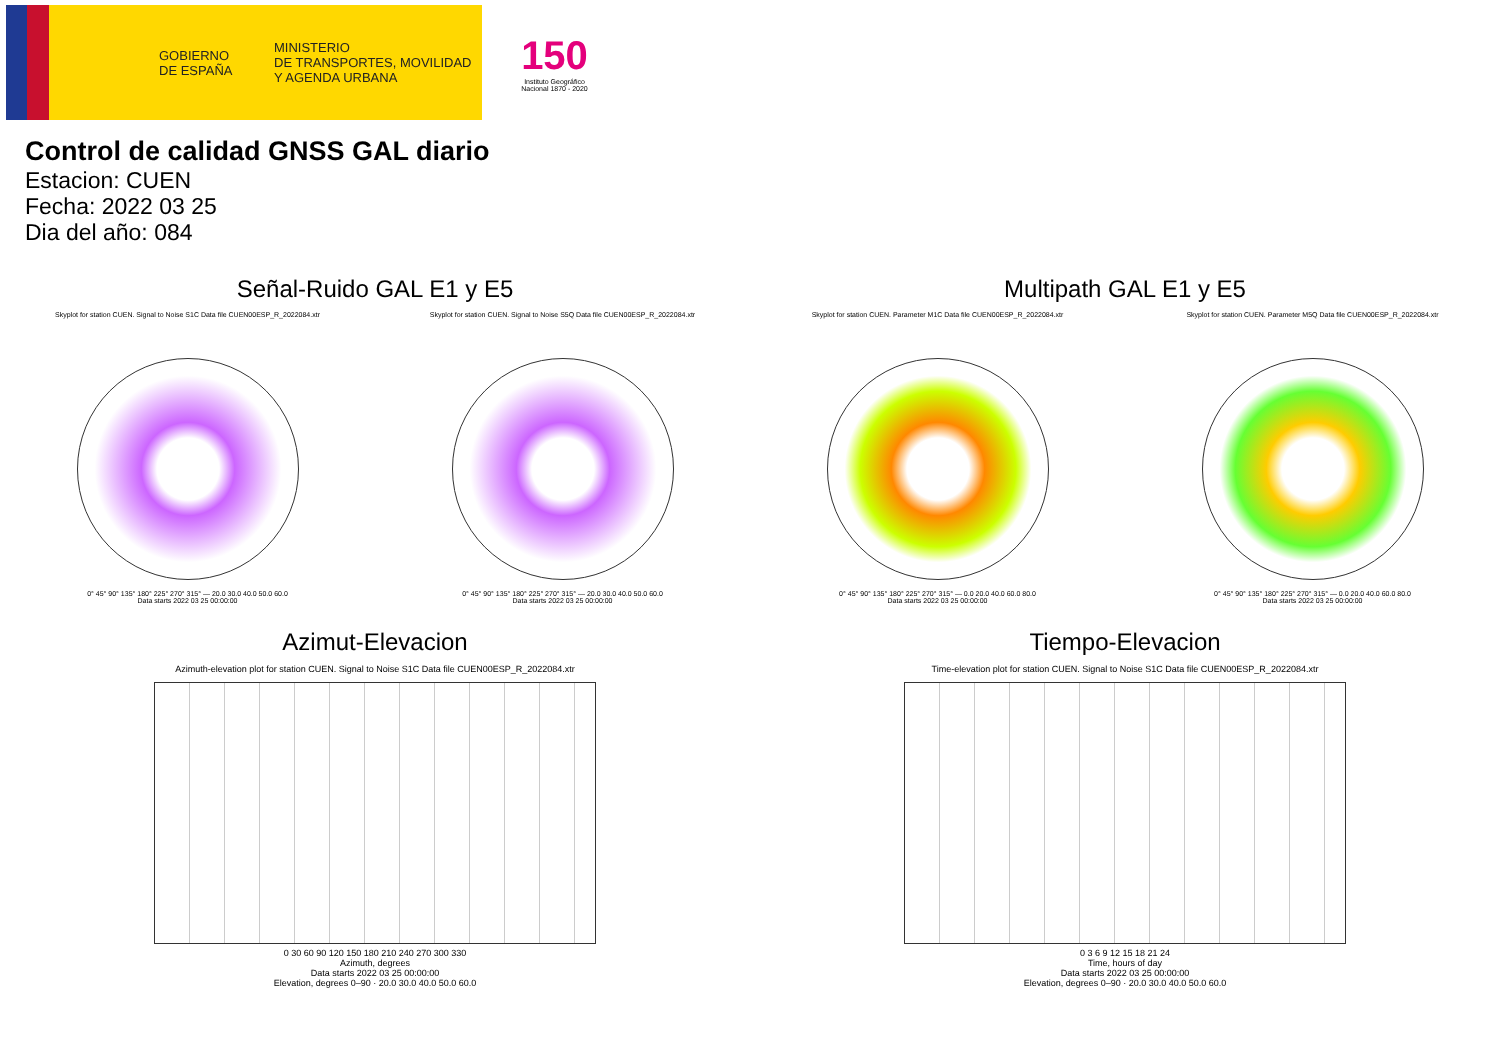GOBIERNO
DE ESPAÑA
MINISTERIO
DE TRANSPORTES, MOVILIDAD
Y AGENDA URBANA
150
Instituto Geográfico Nacional 1870 - 2020
Control de calidad GNSS GAL diario
Estacion: CUEN
Fecha: 2022 03 25
Dia del año: 084
Señal-Ruido GAL E1 y E5
Skyplot for station CUEN. Signal to Noise S1C Data file CUEN00ESP_R_2022084.xtr
0° 45° 90° 135° 180° 225° 270° 315° — 20.0 30.0 40.0 50.0 60.0
Data starts 2022 03 25 00:00:00
Skyplot for station CUEN. Signal to Noise S5Q Data file CUEN00ESP_R_2022084.xtr
0° 45° 90° 135° 180° 225° 270° 315° — 20.0 30.0 40.0 50.0 60.0
Data starts 2022 03 25 00:00:00
Multipath GAL E1 y E5
Skyplot for station CUEN. Parameter M1C Data file CUEN00ESP_R_2022084.xtr
0° 45° 90° 135° 180° 225° 270° 315° — 0.0 20.0 40.0 60.0 80.0
Data starts 2022 03 25 00:00:00
Skyplot for station CUEN. Parameter M5Q Data file CUEN00ESP_R_2022084.xtr
0° 45° 90° 135° 180° 225° 270° 315° — 0.0 20.0 40.0 60.0 80.0
Data starts 2022 03 25 00:00:00
Azimut-Elevacion
Azimuth-elevation plot for station CUEN. Signal to Noise S1C Data file CUEN00ESP_R_2022084.xtr
0 30 60 90 120 150 180 210 240 270 300 330
Azimuth, degrees
Data starts 2022 03 25 00:00:00
Elevation, degrees 0–90 · 20.0 30.0 40.0 50.0 60.0
Tiempo-Elevacion
Time-elevation plot for station CUEN. Signal to Noise S1C Data file CUEN00ESP_R_2022084.xtr
0 3 6 9 12 15 18 21 24
Time, hours of day
Data starts 2022 03 25 00:00:00
Elevation, degrees 0–90 · 20.0 30.0 40.0 50.0 60.0